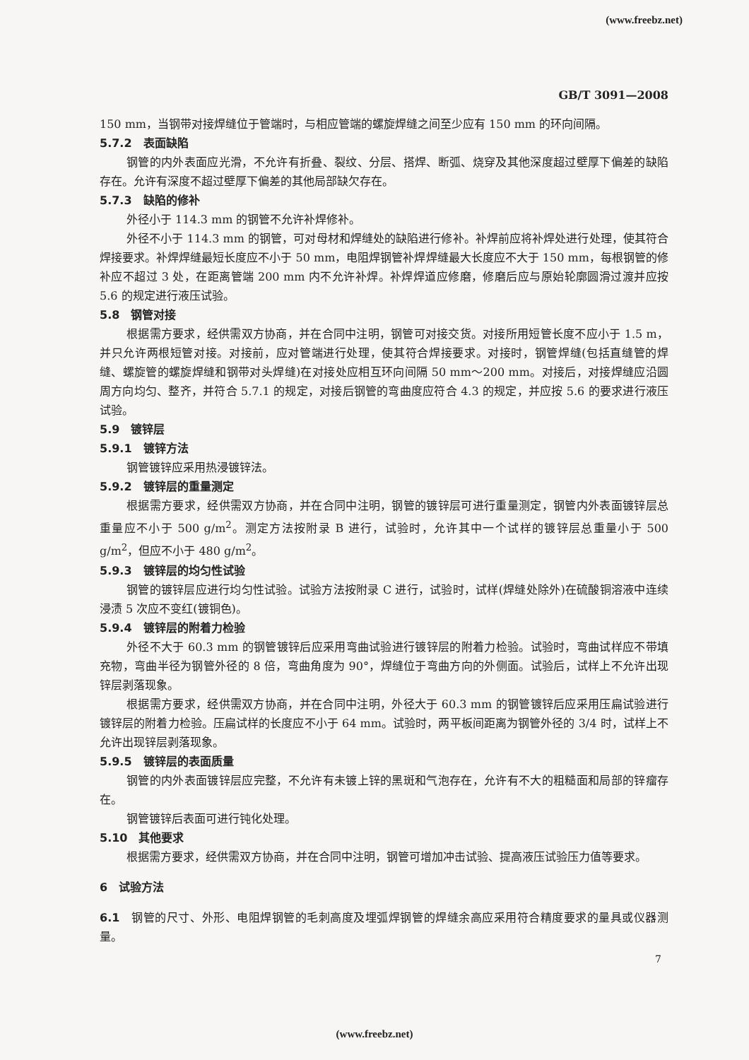(www.freebz.net)
GB/T 3091—2008
150 mm，当钢带对接焊缝位于管端时，与相应管端的螺旋焊缝之间至少应有 150 mm 的环向间隔。
5.7.2　表面缺陷
钢管的内外表面应光滑，不允许有折叠、裂纹、分层、搭焊、断弧、烧穿及其他深度超过壁厚下偏差的缺陷存在。允许有深度不超过壁厚下偏差的其他局部缺欠存在。
5.7.3　缺陷的修补
外径小于 114.3 mm 的钢管不允许补焊修补。
外径不小于 114.3 mm 的钢管，可对母材和焊缝处的缺陷进行修补。补焊前应将补焊处进行处理，使其符合焊接要求。补焊焊缝最短长度应不小于 50 mm，电阻焊钢管补焊焊缝最大长度应不大于 150 mm，每根钢管的修补应不超过 3 处，在距离管端 200 mm 内不允许补焊。补焊焊道应修磨，修磨后应与原始轮廓圆滑过渡并应按 5.6 的规定进行液压试验。
5.8　钢管对接
根据需方要求，经供需双方协商，并在合同中注明，钢管可对接交货。对接所用短管长度不应小于 1.5 m，并只允许两根短管对接。对接前，应对管端进行处理，使其符合焊接要求。对接时，钢管焊缝(包括直缝管的焊缝、螺旋管的螺旋焊缝和钢带对头焊缝)在对接处应相互环向间隔 50 mm～200 mm。对接后，对接焊缝应沿圆周方向均匀、整齐，并符合 5.7.1 的规定，对接后钢管的弯曲度应符合 4.3 的规定，并应按 5.6 的要求进行液压试验。
5.9　镀锌层
5.9.1　镀锌方法
钢管镀锌应采用热浸镀锌法。
5.9.2　镀锌层的重量测定
根据需方要求，经供需双方协商，并在合同中注明，钢管的镀锌层可进行重量测定，钢管内外表面镀锌层总重量应不小于 500 g/m<sup>2</sup>。测定方法按附录 B 进行，试验时，允许其中一个试样的镀锌层总重量小于 500 g/m<sup>2</sup>，但应不小于 480 g/m<sup>2</sup>。
5.9.3　镀锌层的均匀性试验
钢管的镀锌层应进行均匀性试验。试验方法按附录 C 进行，试验时，试样(焊缝处除外)在硫酸铜溶液中连续浸渍 5 次应不变红(镀铜色)。
5.9.4　镀锌层的附着力检验
外径不大于 60.3 mm 的钢管镀锌后应采用弯曲试验进行镀锌层的附着力检验。试验时，弯曲试样应不带填充物，弯曲半径为钢管外径的 8 倍，弯曲角度为 90°，焊缝位于弯曲方向的外侧面。试验后，试样上不允许出现锌层剥落现象。
根据需方要求，经供需双方协商，并在合同中注明，外径大于 60.3 mm 的钢管镀锌后应采用压扁试验进行镀锌层的附着力检验。压扁试样的长度应不小于 64 mm。试验时，两平板间距离为钢管外径的 3/4 时，试样上不允许出现锌层剥落现象。
5.9.5　镀锌层的表面质量
钢管的内外表面镀锌层应完整，不允许有未镀上锌的黑斑和气泡存在，允许有不大的粗糙面和局部的锌瘤存在。
钢管镀锌后表面可进行钝化处理。
5.10　其他要求
根据需方要求，经供需双方协商，并在合同中注明，钢管可增加冲击试验、提高液压试验压力值等要求。
6　试验方法
6.1　钢管的尺寸、外形、电阻焊钢管的毛刺高度及埋弧焊钢管的焊缝余高应采用符合精度要求的量具或仪器测量。
7
(www.freebz.net)